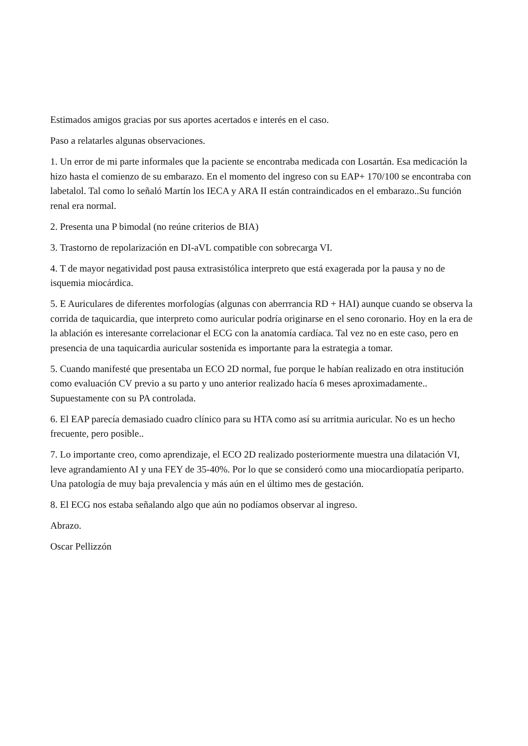Estimados amigos gracias por sus aportes acertados e interés en el caso.
Paso a relatarles algunas observaciones.
1. Un error de mi parte informales que la paciente se encontraba medicada con Losartán. Esa medicación la hizo hasta el comienzo de su embarazo. En el momento del ingreso con su EAP+ 170/100 se encontraba con labetalol. Tal como lo señaló Martín los IECA y ARA II están contraindicados en el embarazo..Su función renal era normal.
2. Presenta una P bimodal (no reúne criterios de BIA)
3. Trastorno de repolarización en DI-aVL compatible con sobrecarga VI.
4. T de mayor negatividad post pausa extrasistólica interpreto que está exagerada por la pausa y no de isquemia miocárdica.
5. E Auriculares de diferentes morfologías (algunas con aberrrancia RD + HAI) aunque cuando se observa la corrida de taquicardia, que interpreto como auricular podría originarse en el seno coronario. Hoy en la era de la ablación es interesante correlacionar el ECG con la anatomía cardíaca. Tal vez no en este caso, pero en presencia de una taquicardia auricular sostenida es importante para la estrategia a tomar.
5. Cuando manifesté que presentaba un ECO 2D normal, fue porque le habían realizado en otra institución como evaluación CV previo a su parto y uno anterior realizado hacía 6 meses aproximadamente.. Supuestamente con su PA controlada.
6. El EAP parecía demasiado cuadro clínico para su HTA como así su arritmia auricular. No es un hecho frecuente, pero posible..
7. Lo importante creo, como aprendizaje, el ECO 2D realizado posteriormente muestra una dilatación VI, leve agrandamiento AI y una FEY de 35-40%. Por lo que se consideró como una miocardiopatía periparto. Una patología de muy baja prevalencia y más aún en el último mes de gestación.
8. El ECG nos estaba señalando algo que aún no podíamos observar al ingreso.
Abrazo.
Oscar Pellizzón